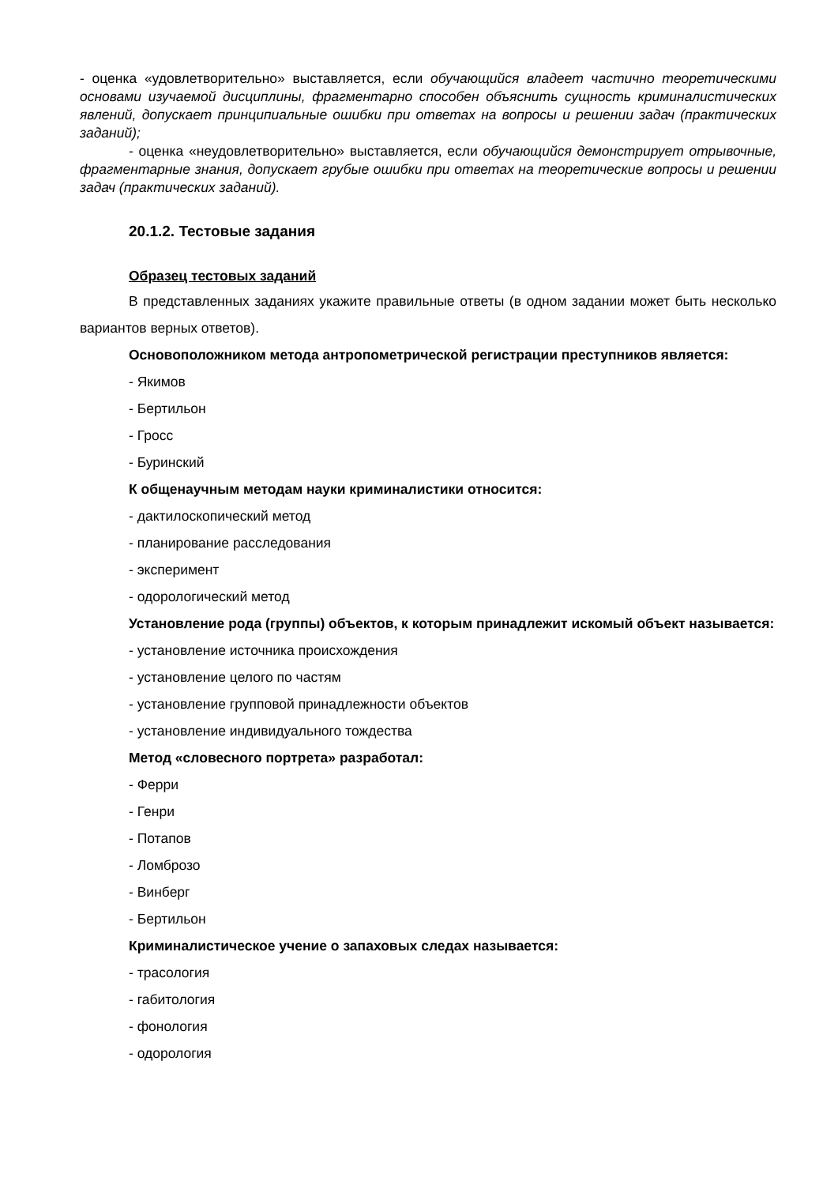- оценка «удовлетворительно» выставляется, если обучающийся владеет частично теоретическими основами изучаемой дисциплины, фрагментарно способен объяснить сущность криминалистических явлений, допускает принципиальные ошибки при ответах на вопросы и решении задач (практических заданий);
- оценка «неудовлетворительно» выставляется, если обучающийся демонстрирует отрывочные, фрагментарные знания, допускает грубые ошибки при ответах на теоретические вопросы и решении задач (практических заданий).
20.1.2. Тестовые задания
Образец тестовых заданий
В представленных заданиях укажите правильные ответы (в одном задании может быть несколько вариантов верных ответов).
Основоположником метода антропометрической регистрации преступников является:
- Якимов
- Бертильон
- Гросс
- Буринский
К общенаучным методам науки криминалистики относится:
- дактилоскопический метод
- планирование расследования
- эксперимент
- одорологический метод
Установление рода (группы) объектов, к которым принадлежит искомый объект называется:
- установление источника происхождения
- установление целого по частям
- установление групповой принадлежности объектов
- установление индивидуального тождества
Метод «словесного портрета» разработал:
- Ферри
- Генри
- Потапов
- Ломброзо
- Винберг
- Бертильон
Криминалистическое учение о запаховых следах называется:
- трасология
- габитология
- фонология
- одорология